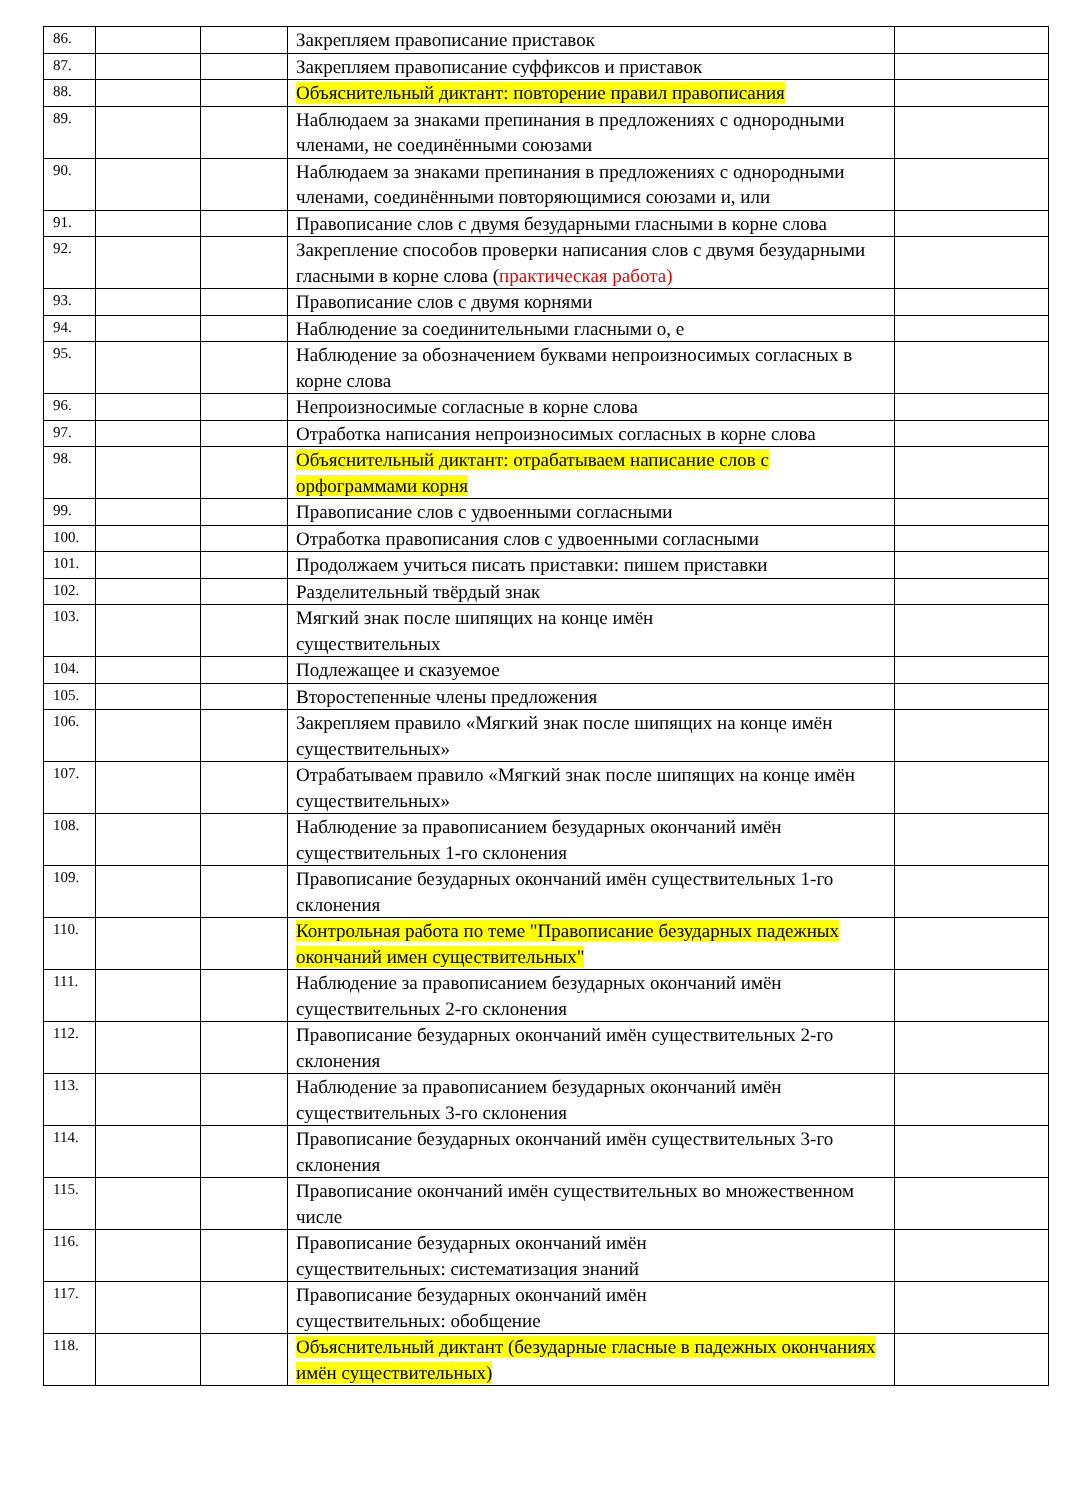| 86. | | | Закрепляем правописание приставок | |
| 87. | | | Закрепляем правописание суффиксов и приставок | |
| 88. | | | Объяснительный диктант: повторение правил правописания | |
| 89. | | | Наблюдаем за знаками препинания в предложениях с однородными членами, не соединёнными союзами | |
| 90. | | | Наблюдаем за знаками препинания в предложениях с однородными членами, соединёнными повторяющимися союзами и, или | |
| 91. | | | Правописание слов с двумя безударными гласными в корне слова | |
| 92. | | | Закрепление способов проверки написания слов с двумя безударными гласными в корне слова ( практическая работа) | |
| 93. | | | Правописание слов с двумя корнями | |
| 94. | | | Наблюдение за соединительными гласными о, е | |
| 95. | | | Наблюдение за обозначением буквами непроизносимых согласных в корне слова | |
| 96. | | | Непроизносимые согласные в корне слова | |
| 97. | | | Отработка написания непроизносимых согласных в корне слова | |
| 98. | | | Объяснительный диктант: отрабатываем написание слов с орфограммами корня | |
| 99. | | | Правописание слов с удвоенными согласными | |
| 100. | | | Отработка правописания слов с удвоенными согласными | |
| 101. | | | Продолжаем учиться писать приставки: пишем приставки | |
| 102. | | | Разделительный твёрдый знак | |
| 103. | | | Мягкий знак после шипящих на конце имён существительных | |
| 104. | | | Подлежащее и сказуемое | |
| 105. | | | Второстепенные члены предложения | |
| 106. | | | Закрепляем правило «Мягкий знак после шипящих на конце имён существительных» | |
| 107. | | | Отрабатываем правило «Мягкий знак после шипящих на конце имён существительных» | |
| 108. | | | Наблюдение за правописанием безударных окончаний имён существительных 1-го склонения | |
| 109. | | | Правописание безударных окончаний имён существительных 1-го склонения | |
| 110. | | | Контрольная работа по теме "Правописание безударных падежных окончаний имен существительных" | |
| 111. | | | Наблюдение за правописанием безударных окончаний имён существительных 2-го склонения | |
| 112. | | | Правописание безударных окончаний имён существительных 2-го склонения | |
| 113. | | | Наблюдение за правописанием безударных окончаний имён существительных 3-го склонения | |
| 114. | | | Правописание безударных окончаний имён существительных 3-го склонения | |
| 115. | | | Правописание окончаний имён существительных во множественном числе | |
| 116. | | | Правописание безударных окончаний имён существительных: систематизация знаний | |
| 117. | | | Правописание безударных окончаний имён существительных: обобщение | |
| 118. | | | Объяснительный диктант (безударные гласные в падежных окончаниях имён существительных) | |